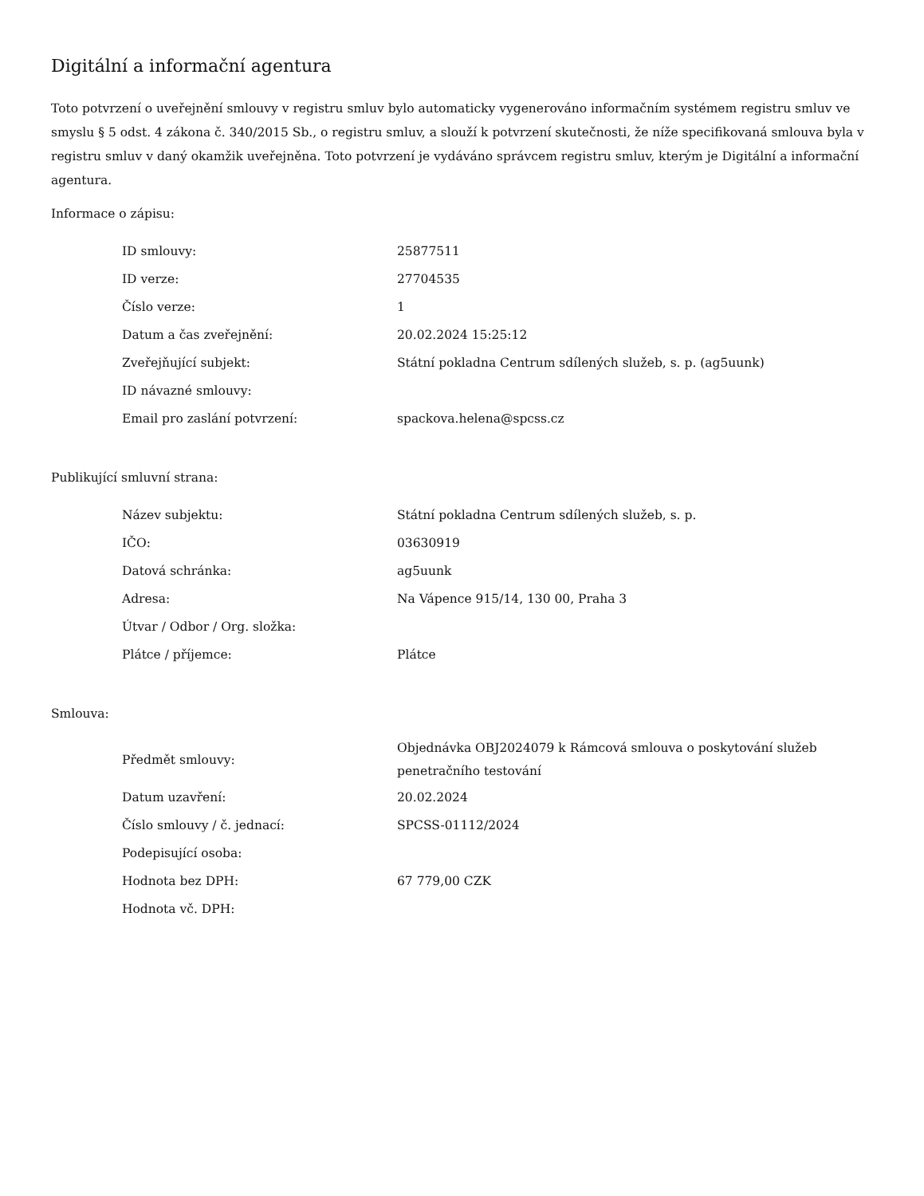Digitální a informační agentura
Toto potvrzení o uveřejnění smlouvy v registru smluv bylo automaticky vygenerováno informačním systémem registru smluv ve smyslu § 5 odst. 4 zákona č. 340/2015 Sb., o registru smluv, a slouží k potvrzení skutečnosti, že níže specifikovaná smlouva byla v registru smluv v daný okamžik uveřejněna. Toto potvrzení je vydáváno správcem registru smluv, kterým je Digitální a informační agentura.
Informace o zápisu:
| ID smlouvy: | 25877511 |
| ID verze: | 27704535 |
| Číslo verze: | 1 |
| Datum a čas zveřejnění: | 20.02.2024 15:25:12 |
| Zveřejňující subjekt: | Státní pokladna Centrum sdílených služeb, s. p. (ag5uunk) |
| ID návazné smlouvy: | |
| Email pro zaslání potvrzení: | spackova.helena@spcss.cz |
Publikující smluvní strana:
| Název subjektu: | Státní pokladna Centrum sdílených služeb, s. p. |
| IČO: | 03630919 |
| Datová schránka: | ag5uunk |
| Adresa: | Na Vápence 915/14, 130 00, Praha 3 |
| Útvar / Odbor / Org. složka: | |
| Plátce / příjemce: | Plátce |
Smlouva:
| Předmět smlouvy: | Objednávka OBJ2024079 k Rámcová smlouva o poskytování služeb penetračního testování |
| Datum uzavření: | 20.02.2024 |
| Číslo smlouvy / č. jednací: | SPCSS-01112/2024 |
| Podepisující osoba: | |
| Hodnota bez DPH: | 67 779,00 CZK |
| Hodnota vč. DPH: | |